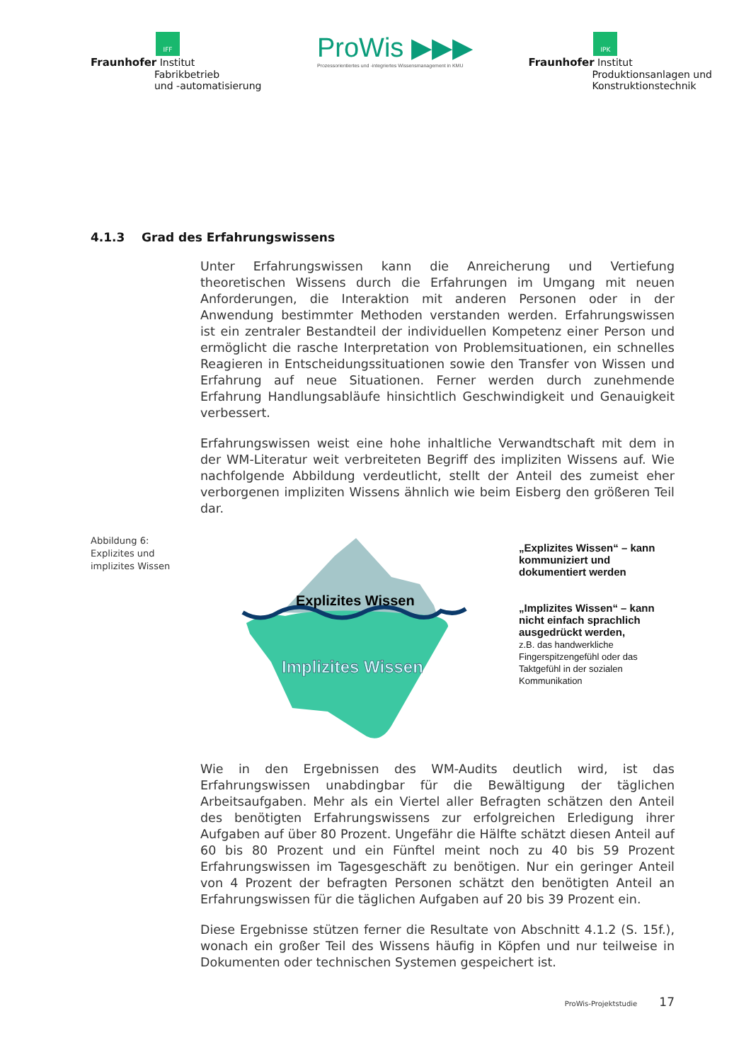IFF
Fraunhofer Institut
Fabrikbetrieb
und -automatisierung
ProWis ▶▶▶
Prozessorientiertes und -integriertes Wissensmanagement in KMU
IPK
Fraunhofer Institut
Produktionsanlagen und
Konstruktionstechnik
4.1.3 Grad des Erfahrungswissens
Unter Erfahrungswissen kann die Anreicherung und Vertiefung theoretischen Wissens durch die Erfahrungen im Umgang mit neuen Anforderungen, die Interaktion mit anderen Personen oder in der Anwendung bestimmter Methoden verstanden werden. Erfahrungswissen ist ein zentraler Bestandteil der individuellen Kompetenz einer Person und ermöglicht die rasche Interpretation von Problemsituationen, ein schnelles Reagieren in Entscheidungssituationen sowie den Transfer von Wissen und Erfahrung auf neue Situationen. Ferner werden durch zunehmende Erfahrung Handlungsabläufe hinsichtlich Geschwindigkeit und Genauigkeit verbessert.
Erfahrungswissen weist eine hohe inhaltliche Verwandtschaft mit dem in der WM-Literatur weit verbreiteten Begriff des impliziten Wissens auf. Wie nachfolgende Abbildung verdeutlicht, stellt der Anteil des zumeist eher verborgenen impliziten Wissens ähnlich wie beim Eisberg den größeren Teil dar.
Abbildung 6: Explizites und implizites Wissen
Explizites Wissen
Implizites Wissen
„Explizites Wissen“ – kann kommuniziert und dokumentiert werden
„Implizites Wissen“ – kann nicht einfach sprachlich ausgedrückt werden,
z.B. das handwerkliche Fingerspitzengefühl oder das Taktgefühl in der sozialen Kommunikation
Wie in den Ergebnissen des WM-Audits deutlich wird, ist das Erfahrungswissen unabdingbar für die Bewältigung der täglichen Arbeitsaufgaben. Mehr als ein Viertel aller Befragten schätzen den Anteil des benötigten Erfahrungswissens zur erfolgreichen Erledigung ihrer Aufgaben auf über 80 Prozent. Ungefähr die Hälfte schätzt diesen Anteil auf 60 bis 80 Prozent und ein Fünftel meint noch zu 40 bis 59 Prozent Erfahrungswissen im Tagesgeschäft zu benötigen. Nur ein geringer Anteil von 4 Prozent der befragten Personen schätzt den benötigten Anteil an Erfahrungswissen für die täglichen Aufgaben auf 20 bis 39 Prozent ein.
Diese Ergebnisse stützen ferner die Resultate von Abschnitt 4.1.2 (S. 15f.), wonach ein großer Teil des Wissens häufig in Köpfen und nur teilweise in Dokumenten oder technischen Systemen gespeichert ist.
ProWis-Projektstudie 17